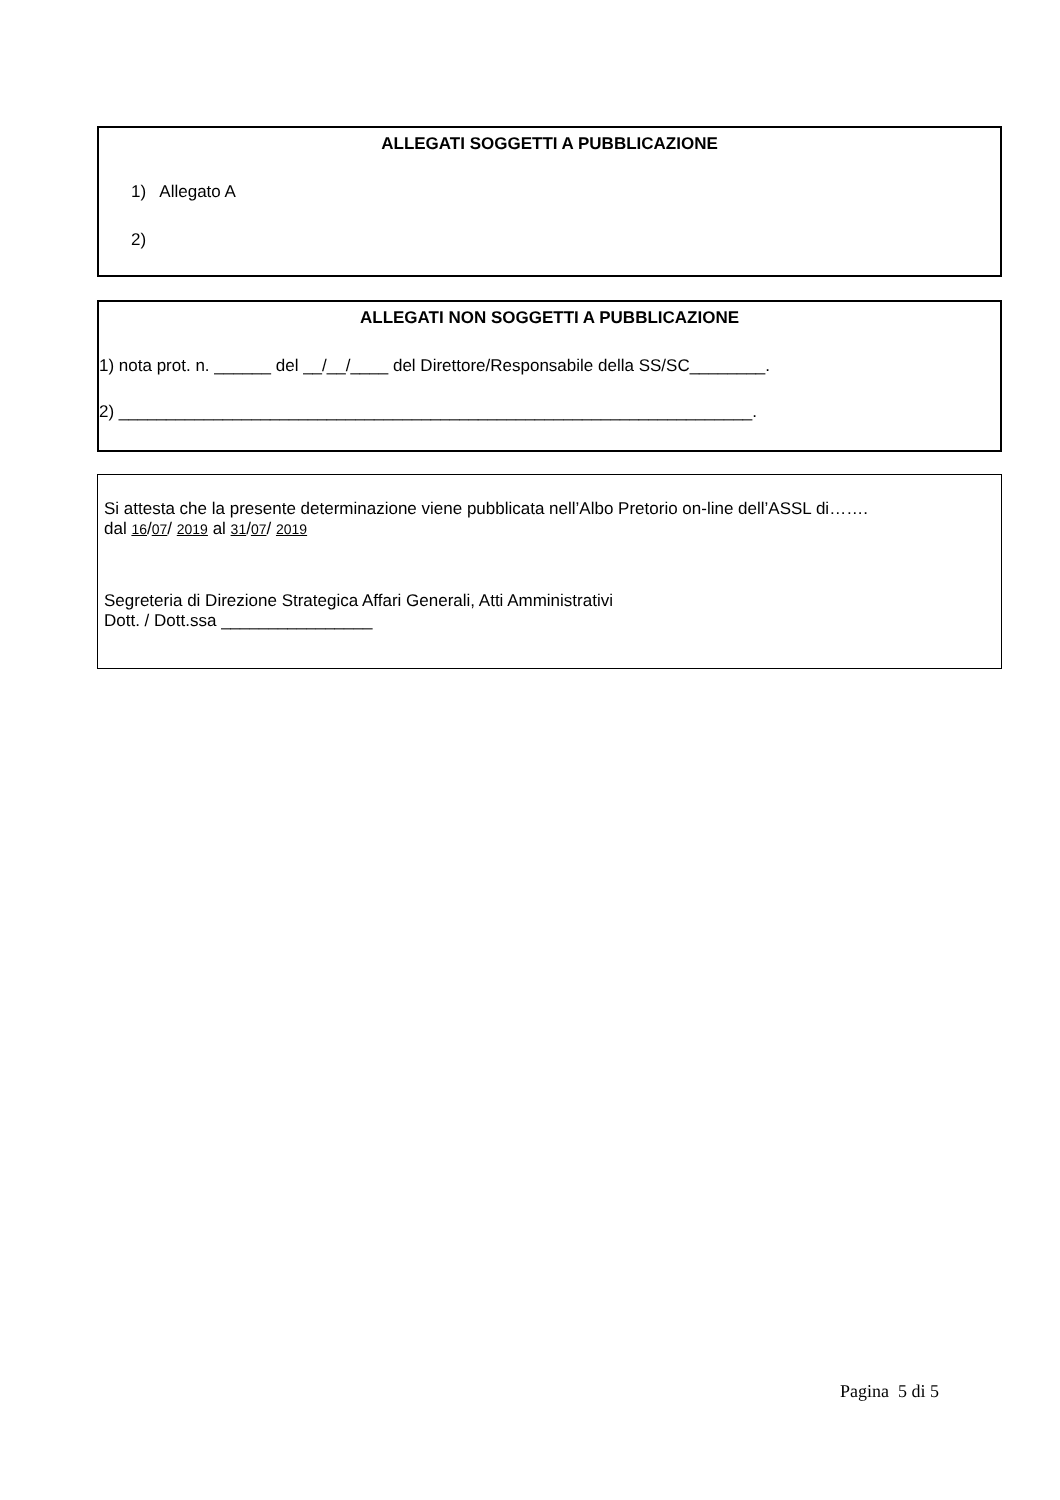ALLEGATI SOGGETTI A PUBBLICAZIONE
1) Allegato A
2)
ALLEGATI NON SOGGETTI A PUBBLICAZIONE
1) nota prot. n. ______ del __/__/____ del Direttore/Responsabile della SS/SC________.
2) ___________________________________________________________________.
Si attesta che la presente determinazione viene pubblicata nell’Albo Pretorio on-line dell’ASSL di…….
dal 16/07/ 2019 al 31/07/ 2019
Segreteria di Direzione Strategica Affari Generali, Atti Amministrativi
Dott. / Dott.ssa ________________
Pagina 5 di 5